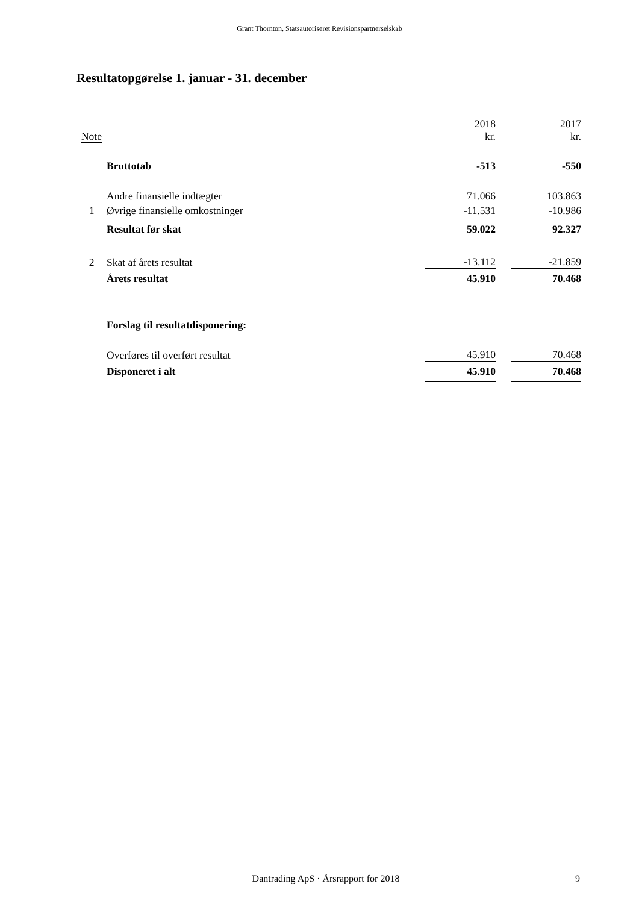Grant Thornton, Statsautoriseret Revisionspartnerselskab
Resultatopgørelse 1. januar - 31. december
| | | 2018 | | 2017 |
| Note | | kr. | | kr. |
| | Bruttotab | -513 | | -550 |
| | Andre finansielle indtægter | 71.066 | | 103.863 |
| 1 | Øvrige finansielle omkostninger | -11.531 | | -10.986 |
| | Resultat før skat | 59.022 | | 92.327 |
| 2 | Skat af årets resultat | -13.112 | | -21.859 |
| | Årets resultat | 45.910 | | 70.468 |
| | Forslag til resultatdisponering: | | | |
| | Overføres til overført resultat | 45.910 | | 70.468 |
| | Disponeret i alt | 45.910 | | 70.468 |
Dantrading ApS · Årsrapport for 2018 9